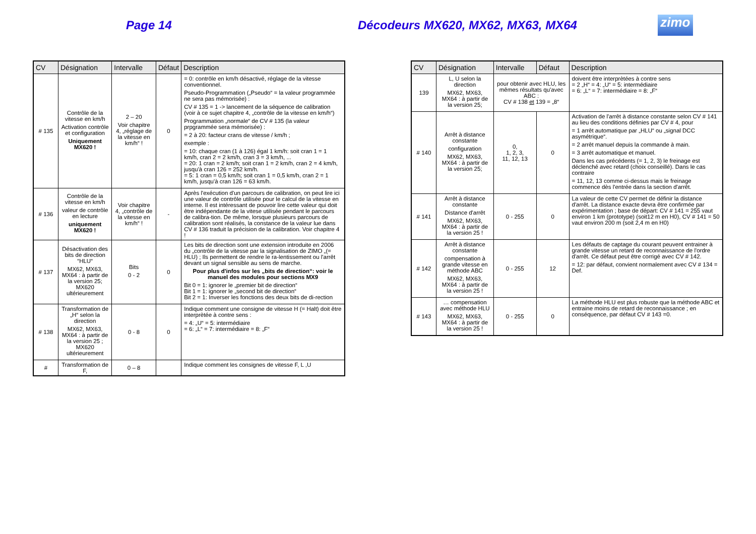Page 14
Décodeurs MX620, MX62, MX63, MX64
zimo
| CV | Désignation | Intervalle | Défaut | Description |
| --- | --- | --- | --- | --- |
| # 135 | Contrôle de la vitesse en km/h Activation contrôle et configuration Uniquement MX620 ! | 2 – 20 Voir chapitre 4, „réglage de la vitesse en km/h“ ! | 0 | = 0: contrôle en km/h désactivé, réglage de la vitesse conventionnel. Pseudo-Programmation („Pseudo“ = la valeur programmée ne sera pas mémorisée) : CV # 135 = 1 -> lancement de la séquence de calibration (voir à ce sujet chapitre 4, „contrôle de la vitesse en km/h“) Programmation „normale“ de CV # 135 (la valeur prpgrammée sera mémorisée) : = 2 à 20: facteur crans de vitesse / km/h ; exemple : = 10: chaque cran (1 à 126) égal 1 km/h: soit cran 1 = 1 km/h, cran 2 = 2 km/h, cran 3 = 3 km/h, ... = 20: 1 cran = 2 km/h; soit cran 1 = 2 km/h, cran 2 = 4 km/h, jusqu'à cran 126 = 252 km/h. = 5: 1 cran = 0,5 km/h; soit cran 1 = 0,5 km/h, cran 2 = 1 km/h, jusqu'à cran 126 = 63 km/h. |
| # 136 | Contrôle de la vitesse en km/h valeur de contrôle en lecture uniquement MX620 ! | Voir chapitre 4, „contrôle de la vitesse en km/h“ ! | - | Après l'exécution d'un parcours de calibration, on peut lire ici une valeur de contrôle utilisée pour le calcul de la vitesse en interne. Il est intéressant de pouvoir lire cette valeur qui doit être indépendante de la vitese utilisée pendant le parcours de calibra-tion. De même, lorsque plusieurs parcours de calibration sont réalisés, la constance de la valeur lue dans CV # 136 traduit la précision de la calibration. Voir chapitre 4 ! |
| # 137 | Désactivation des bits de direction “HLU“ MX62, MX63, MX64 : à partir de la version 25; MX620 ultérieurement | Bits 0 - 2 | 0 | Les bits de direction sont une extension introduite en 2006 du „contrôle de la vitesse par la signalisation de ZIMO „(= HLU) ; Ils permettent de rendre le ra-lentissement ou l'arrêt devant un signal sensible au sens de marche. Pour plus d'infos sur les „bits de direction“: voir le manuel des modules pour sections MX9 Bit 0 = 1: ignorer le „premier bit de direction“ Bit 1 = 1: ignorer le „second bit de direction“ Bit 2 = 1: Inverser les fonctions des deux bits de di-rection |
| # 138 | Transformation de „H“ selon la direction MX62, MX63, MX64 : à partir de la version 25 ; MX620 ultérieurement | 0 - 8 | 0 | Indique comment une consigne de vitesse H (= Halt) doit être interprètée à contre sens : = 4: „U“ = 5: intermédiaire = 6: „L“ = 7: intermédiaire = 8: „F“ |
| # | Transformation de F, | 0 – 8 | | Indique comment les consignes de vitesse F, L ,U |
| CV | Désignation | Intervalle | Défaut | Description |
| --- | --- | --- | --- | --- |
| 139 | L, U selon la direction MX62, MX63, MX64 : à partir de la version 25; | pour obtenir avec HLU, les mêmes résultats qu'avec ABC : CV # 138 et 139 = „8“ | | doivent être interprètées à contre sens = 2 „H“ = 4: „U“ = 5: intermédiaire = 6: „L“ = 7: intermédiaire = 8: „F“ |
| # 140 | Arrêt à distance constante configuration MX62, MX63, MX64 : à partir de la version 25; | 0, 1, 2, 3, 11, 12, 13 | 0 | Activation de l'arrêt à distance constante selon CV # 141 au lieu des conditions définies par CV # 4, pour = 1 arrêt automatique par „HLU“ ou „signal DCC asymétrique“. = 2 arrêt manuel depuis la commande à main. = 3 arrêt automatique et manuel. Dans les cas précédents (= 1, 2, 3) le freinage est déclenché avec retard (choix conseillé). Dans le cas contraire = 11, 12, 13 comme ci-dessus mais le freinage commence dès l'entrée dans la section d'arrêt. |
| # 141 | Arrêt à distance constante Distance d'arrêt MX62, MX63, MX64 : à partir de la version 25 ! | 0 - 255 | 0 | La valeur de cette CV permet de définir la distance d'arrêt. La distance exacte devra être confirmée par expérimentation ; base de départ: CV # 141 = 255 vaut environ 1 km (prototype) (soit12 m en H0), CV # 141 = 50 vaut environ 200 m (soit 2,4 m en H0) |
| # 142 | Arrêt à distance constante compensation à grande vitesse en méthode ABC MX62, MX63, MX64 : à partir de la version 25 ! | 0 - 255 | 12 | Les défauts de captage du courant peuvent entrainer à grande vitesse un retard de reconnaissance de l'ordre d'arrêt. Ce défaut peut être corrigé avec CV # 142. = 12: par défaut, convient normalement avec CV # 134 = Def. |
| # 143 | … compensation avec méthode HLU MX62, MX63, MX64 : à partir de la version 25 ! | 0 - 255 | 0 | La méthode HLU est plus robuste que la méthode ABC et entraine moins de retard de reconnaissance ; en conséquence, par défaut CV # 143 =0. |